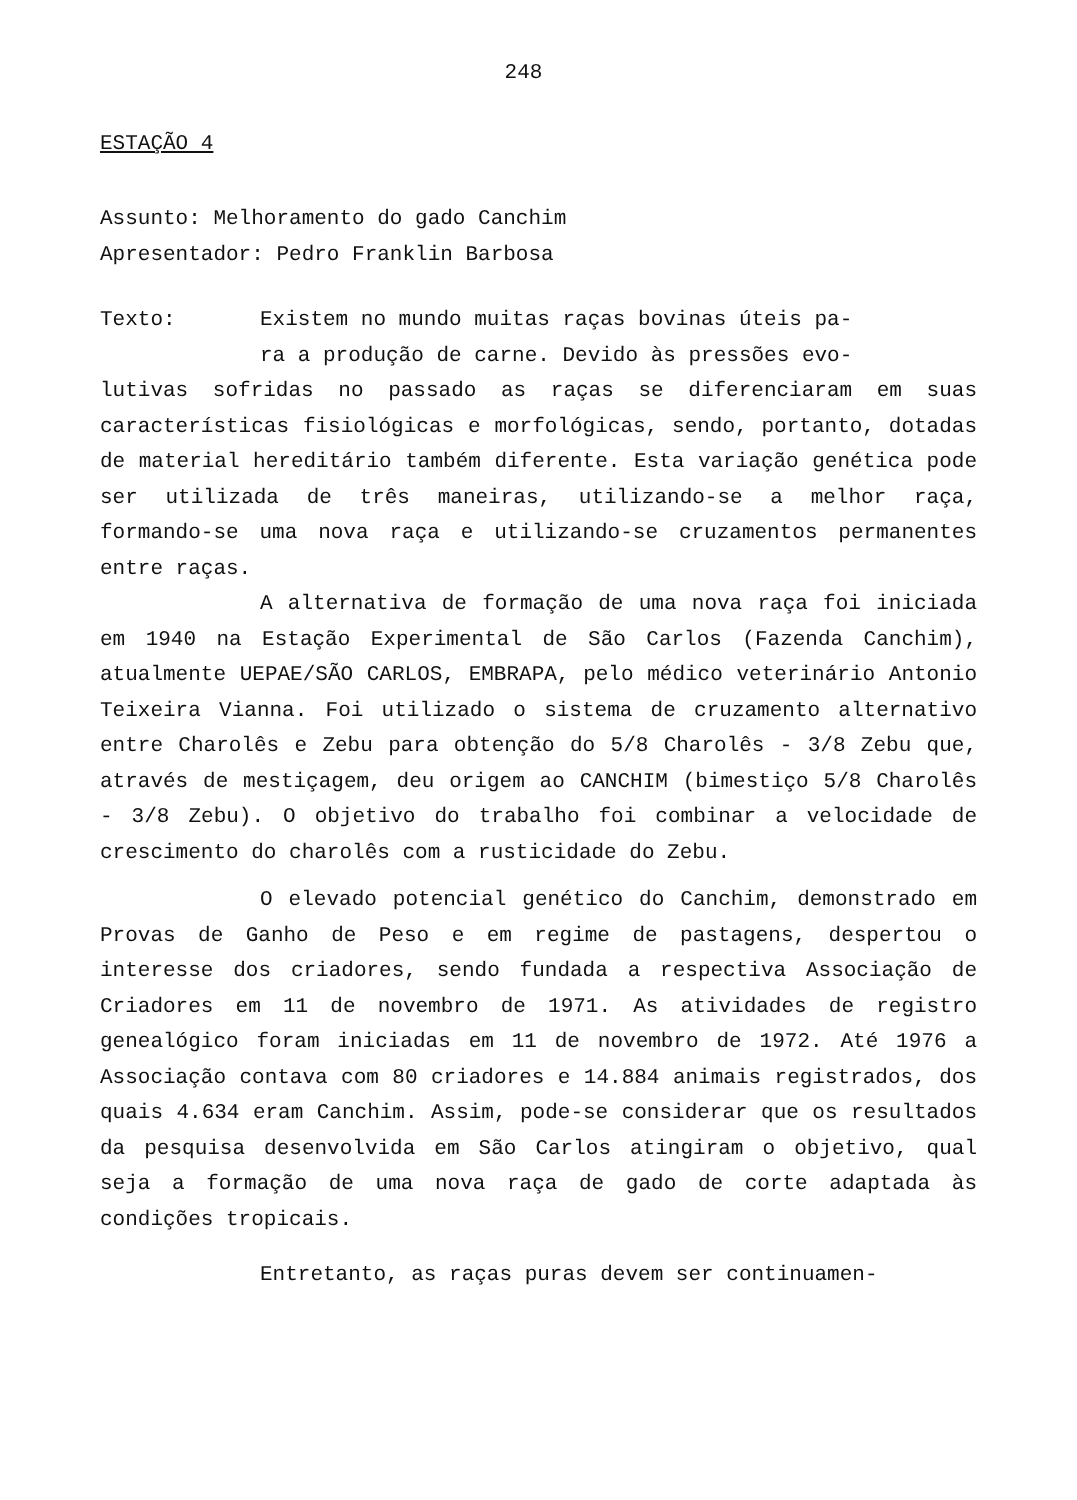248
ESTAÇÃO 4
Assunto: Melhoramento do gado Canchim
Apresentador: Pedro Franklin Barbosa
Texto: Existem no mundo muitas raças bovinas úteis pa-
ra a produção de carne. Devido às pressões evo-
lutivas sofridas no passado as raças se diferenciaram em suas características fisiológicas e morfológicas, sendo, portanto, dotadas de material hereditário também diferente. Esta variação genética pode ser utilizada de três maneiras, utilizando-se a melhor raça, formando-se uma nova raça e utilizando-se cruzamentos permanentes entre raças.
A alternativa de formação de uma nova raça foi iniciada em 1940 na Estação Experimental de São Carlos (Fazenda Canchim), atualmente UEPAE/SÃO CARLOS, EMBRAPA, pelo médico veterinário Antonio Teixeira Vianna. Foi utilizado o sistema de cruzamento alternativo entre Charolês e Zebu para obtenção do 5/8 Charolês - 3/8 Zebu que, através de mestiçagem, deu origem ao CANCHIM (bimestiço 5/8 Charolês - 3/8 Zebu). O objetivo do trabalho foi combinar a velocidade de crescimento do charolês com a rusticidade do Zebu.
O elevado potencial genético do Canchim, demonstrado em Provas de Ganho de Peso e em regime de pastagens, despertou o interesse dos criadores, sendo fundada a respectiva Associação de Criadores em 11 de novembro de 1971. As atividades de registro genealógico foram iniciadas em 11 de novembro de 1972. Até 1976 a Associação contava com 80 criadores e 14.884 animais registrados, dos quais 4.634 eram Canchim. Assim, pode-se considerar que os resultados da pesquisa desenvolvida em São Carlos atingiram o objetivo, qual seja a formação de uma nova raça de gado de corte adaptada às condições tropicais.
Entretanto, as raças puras devem ser continuamen-